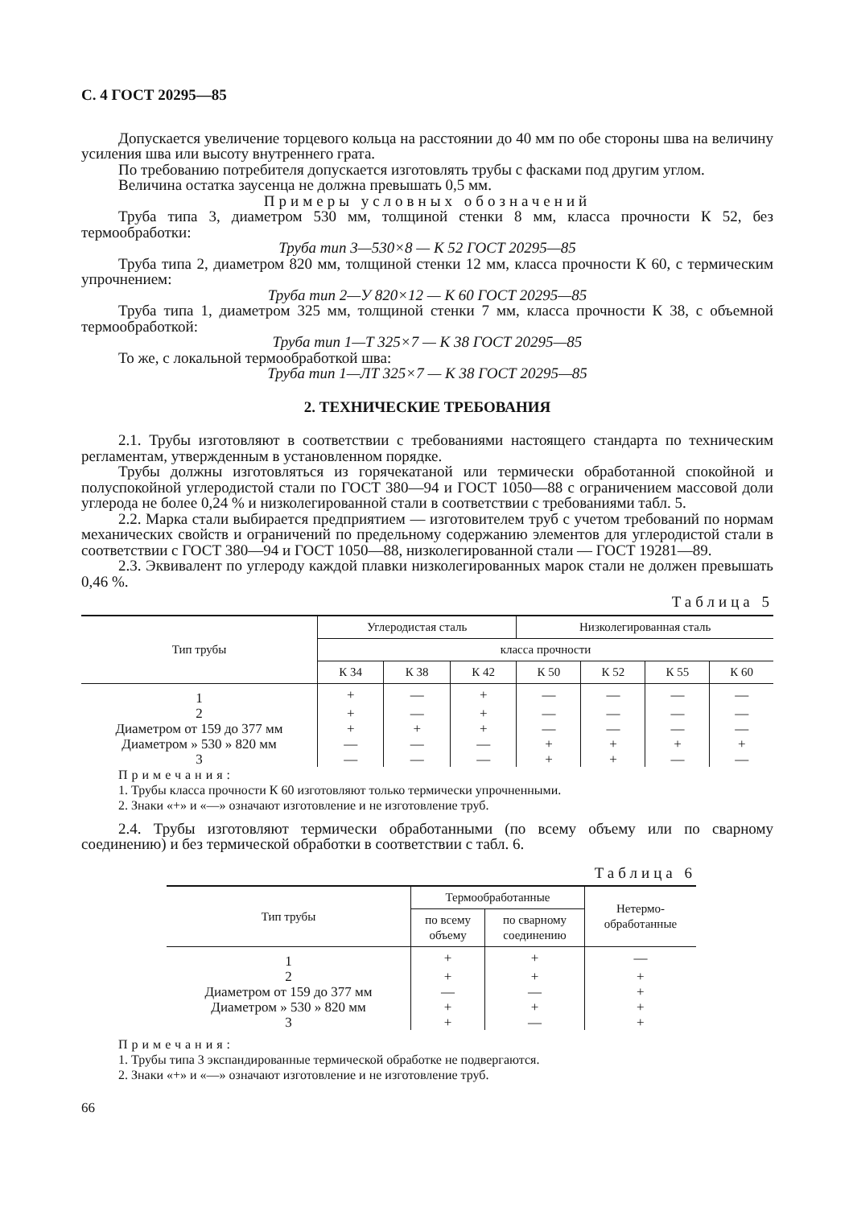С. 4 ГОСТ 20295—85
Допускается увеличение торцевого кольца на расстоянии до 40 мм по обе стороны шва на величину усиления шва или высоту внутреннего грата.
По требованию потребителя допускается изготовлять трубы с фасками под другим углом.
Величина остатка заусенца не должна превышать 0,5 мм.
Примеры условных обозначений
Труба типа 3, диаметром 530 мм, толщиной стенки 8 мм, класса прочности К 52, без термообработки:
Труба тип 3—530×8 — К 52 ГОСТ 20295—85
Труба типа 2, диаметром 820 мм, толщиной стенки 12 мм, класса прочности К 60, с термическим упрочнением:
Труба тип 2—У 820×12 — К 60 ГОСТ 20295—85
Труба типа 1, диаметром 325 мм, толщиной стенки 7 мм, класса прочности К 38, с объемной термообработкой:
Труба тип 1—Т 325×7 — К 38 ГОСТ 20295—85
То же, с локальной термообработкой шва:
Труба тип 1—ЛТ 325×7 — К 38 ГОСТ 20295—85
2. ТЕХНИЧЕСКИЕ ТРЕБОВАНИЯ
2.1. Трубы изготовляют в соответствии с требованиями настоящего стандарта по техническим регламентам, утвержденным в установленном порядке.
Трубы должны изготовляться из горячекатаной или термически обработанной спокойной и полуспокойной углеродистой стали по ГОСТ 380—94 и ГОСТ 1050—88 с ограничением массовой доли углерода не более 0,24 % и низколегированной стали в соответствии с требованиями табл. 5.
2.2. Марка стали выбирается предприятием — изготовителем труб с учетом требований по нормам механических свойств и ограничений по предельному содержанию элементов для углеродистой стали в соответствии с ГОСТ 380—94 и ГОСТ 1050—88, низколегированной стали — ГОСТ 19281—89.
2.3. Эквивалент по углероду каждой плавки низколегированных марок стали не должен превышать 0,46 %.
Таблица 5
| Тип трубы | Углеродистая сталь | | | Низколегированная сталь | | | |
| --- | --- | --- | --- | --- | --- | --- | --- |
| | класса прочности | | | | | | |
| | К 34 | К 38 | К 42 | К 50 | К 52 | К 55 | К 60 |
| 1 | + | — | + | — | — | — | — |
| 2 | + | — | + | — | — | — | — |
| Диаметром от 159 до 377 мм | + | + | + | — | — | — | — |
| Диаметром » 530 » 820 мм | — | — | — | + | + | + | + |
| 3 | — | — | — | + | + | — | — |
Примечания:
1. Трубы класса прочности К 60 изготовляют только термически упрочненными.
2. Знаки «+» и «—» означают изготовление и не изготовление труб.
2.4. Трубы изготовляют термически обработанными (по всему объему или по сварному соединению) и без термической обработки в соответствии с табл. 6.
Таблица 6
| Тип трубы | Термообработанные | | Нетермо- обработанные |
| --- | --- | --- | --- |
| | по всему объему | по сварному соединению | |
| 1 | + | + | — |
| 2 | + | + | + |
| Диаметром от 159 до 377 мм | — | — | + |
| Диаметром » 530 » 820 мм | + | + | + |
| 3 | + | — | + |
Примечания:
1. Трубы типа 3 экспандированные термической обработке не подвергаются.
2. Знаки «+» и «—» означают изготовление и не изготовление труб.
66